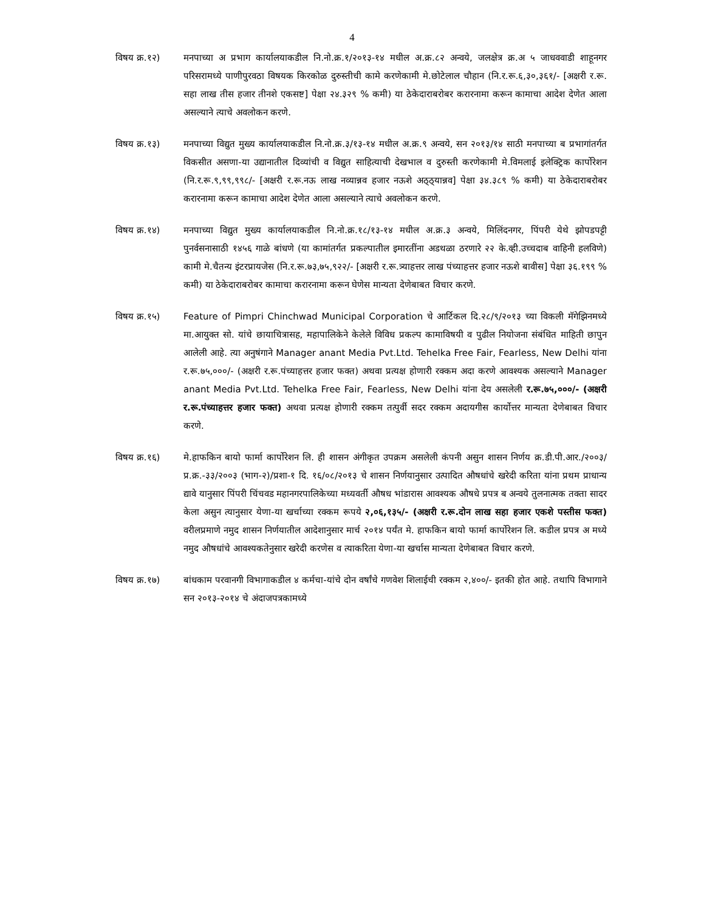4
विषय क्र.१२) मनपाच्या अ प्रभाग कार्यालयाकडील नि.नो.क्र.१/२०१३-१४ मधील अ.क्र.८२ अन्वये, जलक्षेत्र क्र.अ ५ जाधववाडी शाहूनगर परिसरामध्ये पाणीपुरवठा विषयक किरकोळ दुरुस्तीची कामे करणेकामी मे.छोटेलाल चौहान (नि.र.रू.६,३०,३६१/- [अक्षरी र.रू. सहा लाख तीस हजार तीनशे एकसष्ट] पेक्षा २४.३२९ % कमी) या ठेकेदाराबरोबर करारनामा करून कामाचा आदेश देणेत आला असल्याने त्याचे अवलोकन करणे.
विषय क्र.१३) मनपाच्या विद्युत मुख्य कार्यालयाकडील नि.नो.क्र.३/१३-१४ मधील अ.क्र.९ अन्वये, सन २०१३/१४ साठी मनपाच्या ब प्रभागांतर्गत विकसीत असणा-या उद्यानातील दिव्यांची व विद्युत साहित्याची देखभाल व दुरुस्ती करणेकामी मे.विमलाई इलेक्ट्रिक कार्पोरेशन (नि.र.रू.९,९९,९९८/- [अक्षरी र.रू.नऊ लाख नव्यान्नव हजार नऊशे अठ्ठ्यान्नव] पेक्षा ३४.३८९ % कमी) या ठेकेदाराबरोबर करारनामा करून कामाचा आदेश देणेत आला असल्याने त्याचे अवलोकन करणे.
विषय क्र.१४) मनपाच्या विद्युत मुख्य कार्यालयाकडील नि.नो.क्र.१८/१३-१४ मधील अ.क्र.३ अन्वये, मिलिंदनगर, पिंपरी येथे झोपडपट्टी पुनर्वसनासाठी १४५६ गाळे बांधणे (या कामांतर्गत प्रकल्पातील इमारतींना अडथळा ठरणारे २२ के.व्ही.उच्चदाब वाहिनी हलविणे) कामी मे.चैतन्य इंटरप्रायजेस (नि.र.रू.७३,७५,९२२/- [अक्षरी र.रू.त्र्याहत्तर लाख पंच्याहत्तर हजार नऊशे बावीस] पेक्षा ३६.१९९ % कमी) या ठेकेदाराबरोबर कामाचा करारनामा करून घेणेस मान्यता देणेबाबत विचार करणे.
विषय क्र.१५) Feature of Pimpri Chinchwad Municipal Corporation चे आर्टिकल दि.२८/९/२०१३ च्या विकली मॅगेझिनमध्ये मा.आयुक्त सो. यांचे छायाचित्रासह, महापालिकेने केलेले विविध प्रकल्प कामाविषयी व पुढील नियोजना संबंधित माहिती छापुन आलेली आहे. त्या अनुषंगाने Manager anant Media Pvt.Ltd. Tehelka Free Fair, Fearless, New Delhi यांना र.रू.७५,०००/- (अक्षरी र.रू.पंच्याहत्तर हजार फक्त) अथवा प्रत्यक्ष होणारी रक्कम अदा करणे आवश्यक असल्याने Manager anant Media Pvt.Ltd. Tehelka Free Fair, Fearless, New Delhi यांना देय असलेली र.रू.७५,०००/- (अक्षरी र.रू.पंच्याहत्तर हजार फक्त) अथवा प्रत्यक्ष होणारी रक्कम तत्पुर्वी सदर रक्कम अदायगीस कार्योत्तर मान्यता देणेबाबत विचार करणे.
विषय क्र.१६) मे.हाफकिन बायो फार्मा कार्पोरेशन लि. ही शासन अंगीकृत उपक्रम असलेली कंपनी असुन शासन निर्णय क्र.डी.पी.आर./२००३/प्र.क्र.-३३/२००३ (भाग-२)/प्रशा-१ दि. १६/०८/२०१३ चे शासन निर्णयानुसार उत्पादित औषधांचे खरेदी करिता यांना प्रथम प्राधान्य द्यावे यानुसार पिंपरी चिंचवड महानगरपालिकेच्या मध्यवर्ती औषध भांडारास आवश्यक औषधे प्रपत्र ब अन्वये तुलनात्मक तक्ता सादर केला असुन त्यानुसार येणा-या खर्चाच्या रक्कम रूपये २,०६,१३५/- (अक्षरी र.रू.दोन लाख सहा हजार एकशे पस्तीस फक्त) वरीलप्रमाणे नमुद शासन निर्णयातील आदेशानुसार मार्च २०१४ पर्यंत मे. हाफकिन बायो फार्मा कार्पोरेशन लि. कडील प्रपत्र अ मध्ये नमुद औषधांचे आवश्यकतेनुसार खरेदी करणेस व त्याकरिता येणा-या खर्चास मान्यता देणेबाबत विचार करणे.
विषय क्र.१७) बांधकाम परवानगी विभागाकडील ४ कर्मचा-यांचे दोन वर्षांचे गणवेश शिलाईची रक्कम २,४००/- इतकी होत आहे. तथापि विभागाने सन २०१३-२०१४ चे अंदाजपत्रकामध्ये